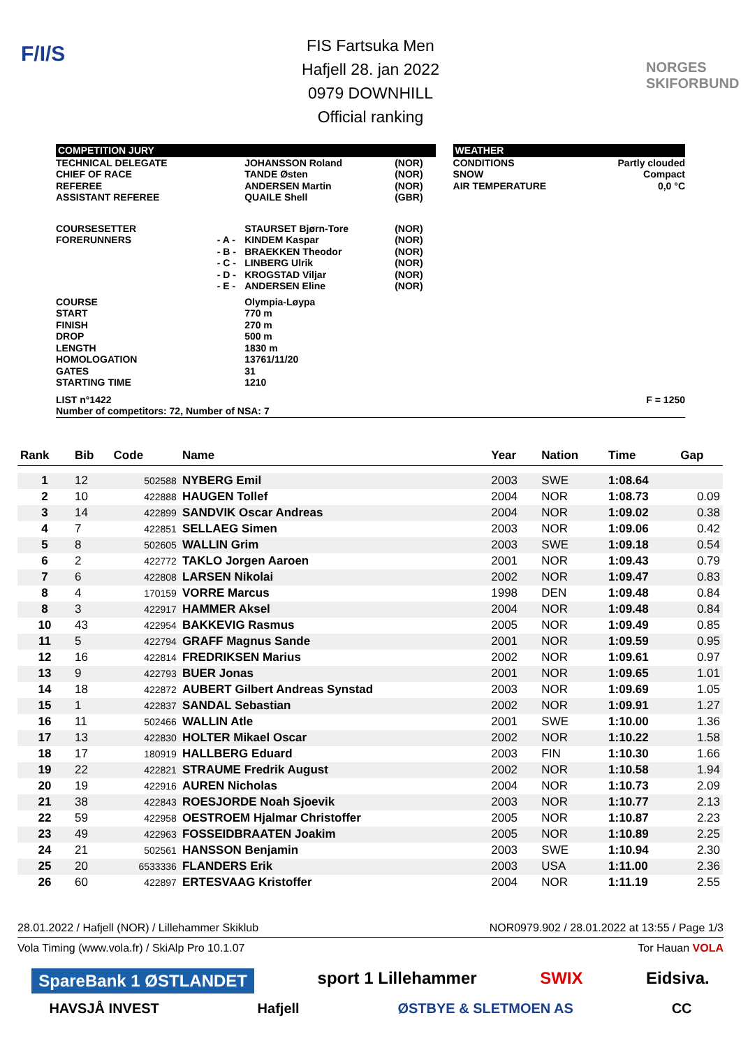F/I/S
NORGES SKIFORBUND
FIS Fartsuka Men
Hafjell 28. jan 2022
0979 DOWNHILL
Official ranking
| COMPETITION JURY | | | | | WEATHER | |
| TECHNICAL DELEGATE CHIEF OF RACE REFEREE ASSISTANT REFEREE | | JOHANSSON Roland TANDE Østen ANDERSEN Martin QUAILE Shell | (NOR) (NOR) (NOR) (GBR) | | CONDITIONS SNOW AIR TEMPERATURE | Partly clouded Compact 0,0 °C |
| COURSESETTER FORERUNNERS | - A - - B - - C - - D - - E - | STAURSET Bjørn-Tore KINDEM Kaspar BRAEKKEN Theodor LINBERG Ulrik KROGSTAD Viljar ANDERSEN Eline | (NOR) (NOR) (NOR) (NOR) (NOR) (NOR) | | | |
| COURSE START FINISH DROP LENGTH HOMOLOGATION GATES STARTING TIME | | Olympia-Løypa 770 m 270 m 500 m 1830 m 13761/11/20 31 1210 | | | | |
| LIST n°1422 Number of competitors: 72, Number of NSA: 7 | | | | | | F = 1250 |
| Rank | Bib | Code | Name | Year | Nation | Time | Gap |
| --- | --- | --- | --- | --- | --- | --- | --- |
| 1 | 12 | 502588 | NYBERG Emil | 2003 | SWE | 1:08.64 | |
| 2 | 10 | 422888 | HAUGEN Tollef | 2004 | NOR | 1:08.73 | 0.09 |
| 3 | 14 | 422899 | SANDVIK Oscar Andreas | 2004 | NOR | 1:09.02 | 0.38 |
| 4 | 7 | 422851 | SELLAEG Simen | 2003 | NOR | 1:09.06 | 0.42 |
| 5 | 8 | 502605 | WALLIN Grim | 2003 | SWE | 1:09.18 | 0.54 |
| 6 | 2 | 422772 | TAKLO Jorgen Aaroen | 2001 | NOR | 1:09.43 | 0.79 |
| 7 | 6 | 422808 | LARSEN Nikolai | 2002 | NOR | 1:09.47 | 0.83 |
| 8 | 4 | 170159 | VORRE Marcus | 1998 | DEN | 1:09.48 | 0.84 |
| 8 | 3 | 422917 | HAMMER Aksel | 2004 | NOR | 1:09.48 | 0.84 |
| 10 | 43 | 422954 | BAKKEVIG Rasmus | 2005 | NOR | 1:09.49 | 0.85 |
| 11 | 5 | 422794 | GRAFF Magnus Sande | 2001 | NOR | 1:09.59 | 0.95 |
| 12 | 16 | 422814 | FREDRIKSEN Marius | 2002 | NOR | 1:09.61 | 0.97 |
| 13 | 9 | 422793 | BUER Jonas | 2001 | NOR | 1:09.65 | 1.01 |
| 14 | 18 | 422872 | AUBERT Gilbert Andreas Synstad | 2003 | NOR | 1:09.69 | 1.05 |
| 15 | 1 | 422837 | SANDAL Sebastian | 2002 | NOR | 1:09.91 | 1.27 |
| 16 | 11 | 502466 | WALLIN Atle | 2001 | SWE | 1:10.00 | 1.36 |
| 17 | 13 | 422830 | HOLTER Mikael Oscar | 2002 | NOR | 1:10.22 | 1.58 |
| 18 | 17 | 180919 | HALLBERG Eduard | 2003 | FIN | 1:10.30 | 1.66 |
| 19 | 22 | 422821 | STRAUME Fredrik August | 2002 | NOR | 1:10.58 | 1.94 |
| 20 | 19 | 422916 | AUREN Nicholas | 2004 | NOR | 1:10.73 | 2.09 |
| 21 | 38 | 422843 | ROESJORDE Noah Sjoevik | 2003 | NOR | 1:10.77 | 2.13 |
| 22 | 59 | 422958 | OESTROEM Hjalmar Christoffer | 2005 | NOR | 1:10.87 | 2.23 |
| 23 | 49 | 422963 | FOSSEIDBRAATEN Joakim | 2005 | NOR | 1:10.89 | 2.25 |
| 24 | 21 | 502561 | HANSSON Benjamin | 2003 | SWE | 1:10.94 | 2.30 |
| 25 | 20 | 6533336 | FLANDERS Erik | 2003 | USA | 1:11.00 | 2.36 |
| 26 | 60 | 422897 | ERTESVAAG Kristoffer | 2004 | NOR | 1:11.19 | 2.55 |
28.01.2022 / Hafjell (NOR) / Lillehammer Skiklub NOR0979.902 / 28.01.2022 at 13:55 / Page 1/3
Vola Timing (www.vola.fr) / SkiAlp Pro 10.1.07 Tor Hauan VOLA
SpareBank 1 ØSTLANDET sport 1 Lillehammer SWIX Eidsiva.
HAVSJÅ INVEST Hafjell ØSTBYE & SLETMOEN AS CC